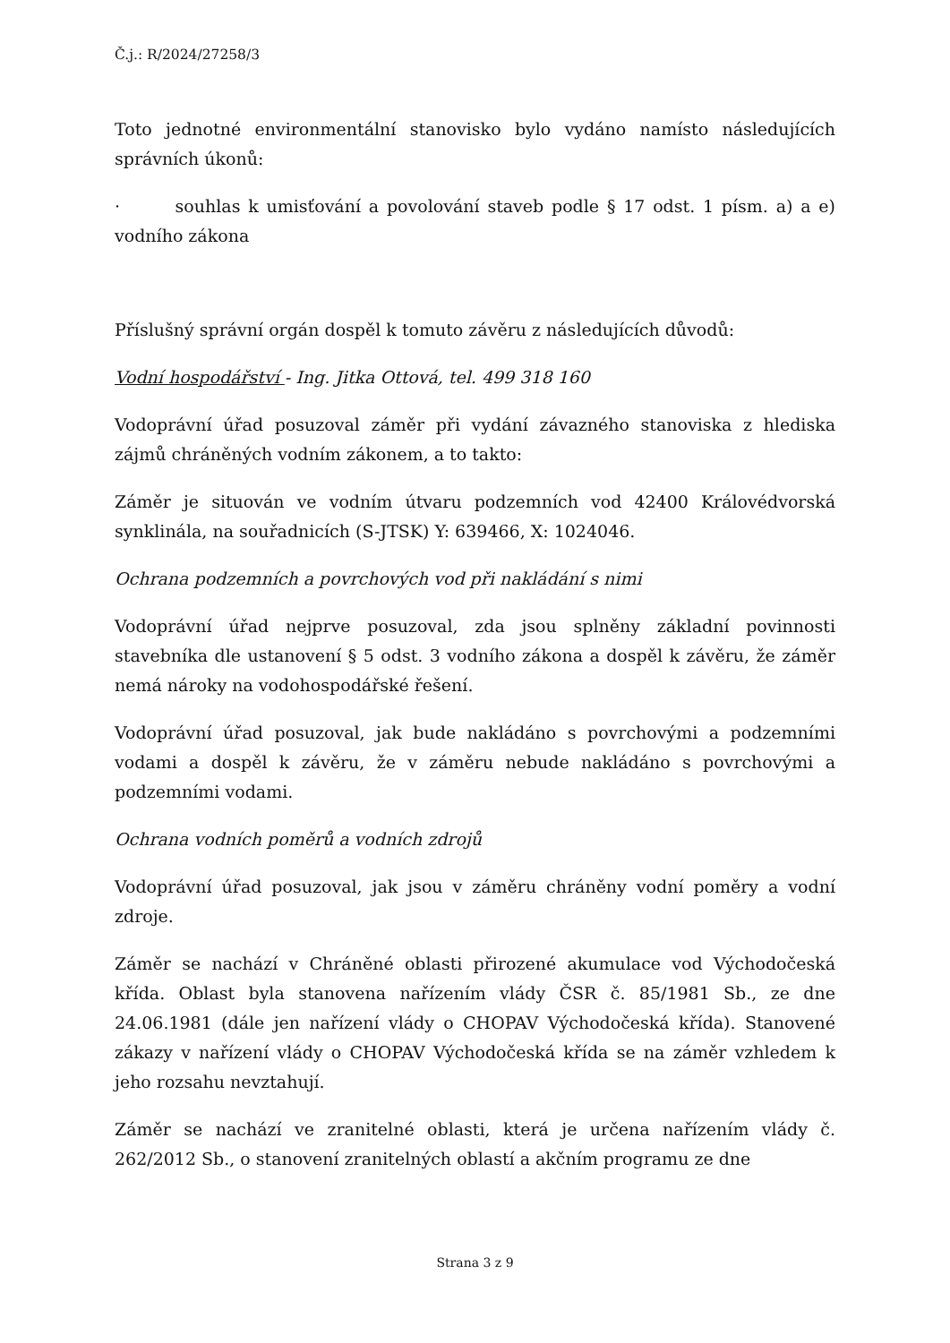Č.j.: R/2024/27258/3
Toto jednotné environmentální stanovisko bylo vydáno namísto následujících správních úkonů:
· souhlas k umisťování a povolování staveb podle § 17 odst. 1 písm. a) a e) vodního zákona
Příslušný správní orgán dospěl k tomuto závěru z následujících důvodů:
Vodní hospodářství - Ing. Jitka Ottová, tel. 499 318 160
Vodoprávní úřad posuzoval záměr při vydání závazného stanoviska z hlediska zájmů chráněných vodním zákonem, a to takto:
Záměr je situován ve vodním útvaru podzemních vod 42400 Královédvorská synklinála, na souřadnicích (S-JTSK) Y: 639466, X: 1024046.
Ochrana podzemních a povrchových vod při nakládání s nimi
Vodoprávní úřad nejprve posuzoval, zda jsou splněny základní povinnosti stavebníka dle ustanovení § 5 odst. 3 vodního zákona a dospěl k závěru, že záměr nemá nároky na vodohospodářské řešení.
Vodoprávní úřad posuzoval, jak bude nakládáno s povrchovými a podzemními vodami a dospěl k závěru, že v záměru nebude nakládáno s povrchovými a podzemními vodami.
Ochrana vodních poměrů a vodních zdrojů
Vodoprávní úřad posuzoval, jak jsou v záměru chráněny vodní poměry a vodní zdroje.
Záměr se nachází v Chráněné oblasti přirozené akumulace vod Východočeská křída. Oblast byla stanovena nařízením vlády ČSR č. 85/1981 Sb., ze dne 24.06.1981 (dále jen nařízení vlády o CHOPAV Východočeská křída). Stanovené zákazy v nařízení vlády o CHOPAV Východočeská křída se na záměr vzhledem k jeho rozsahu nevztahují.
Záměr se nachází ve zranitelné oblasti, která je určena nařízením vlády č. 262/2012 Sb., o stanovení zranitelných oblastí a akčním programu ze dne
Strana 3 z 9